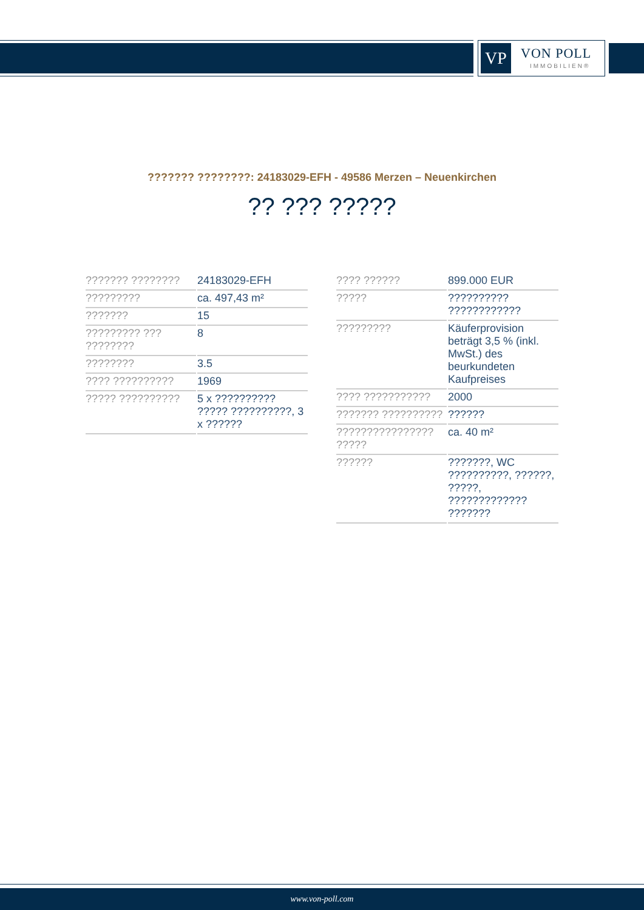VP VON POLL
IMMOBILIEN®
??????? ????????: 24183029-EFH - 49586 Merzen – Neuenkirchen
?? ??? ?????
| ??????? ???????? | 24183029-EFH |
| ????????? | ca. 497,43 m² |
| ??????? | 15 |
| ????????? ??? ???????? | 8 |
| ???????? | 3.5 |
| ???? ?????????? | 1969 |
| ????? ?????????? | 5 x ?????????? ????? ??????????, 3 x ?????? |
| ???? ?????? | 899.000 EUR |
| ????? | ?????????? ???????????? |
| ????????? | Käuferprovision beträgt 3,5 % (inkl. MwSt.) des beurkundeten Kaufpreises |
| ???? ??????????? | 2000 |
| ??????? ?????????? | ?????? |
| ???????????????? ????? | ca. 40 m² |
| ?????? | ???????, WC ??????????, ??????, ?????, ????????????? ??????? |
www.von-poll.com